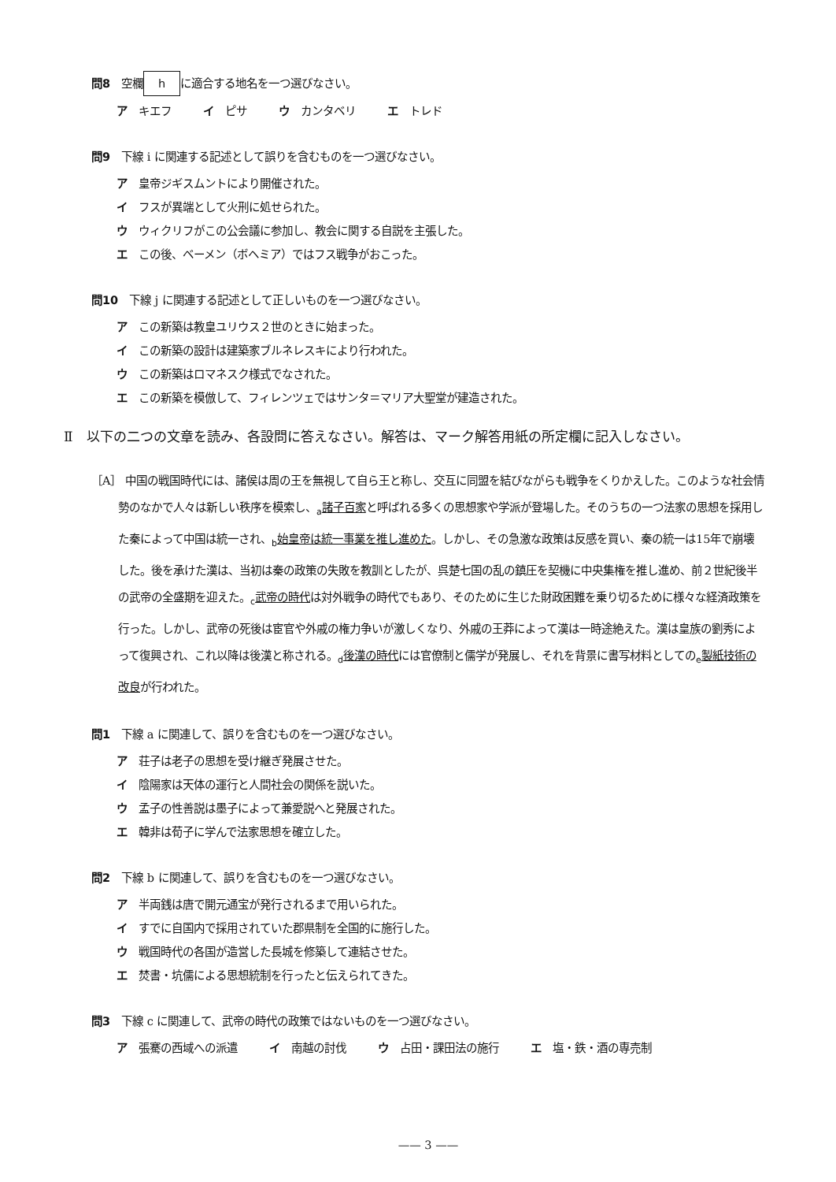問8 空欄 h に適合する地名を一つ選びなさい。
ア キエフ イ ピサ ウ カンタベリ エ トレド
問9 下線 i に関連する記述として誤りを含むものを一つ選びなさい。
ア 皇帝ジギスムントにより開催された。
イ フスが異端として火刑に処せられた。
ウ ウィクリフがこの公会議に参加し、教会に関する自説を主張した。
エ この後、ベーメン（ボヘミア）ではフス戦争がおこった。
問10 下線 j に関連する記述として正しいものを一つ選びなさい。
ア この新築は教皇ユリウス２世のときに始まった。
イ この新築の設計は建築家ブルネレスキにより行われた。
ウ この新築はロマネスク様式でなされた。
エ この新築を模倣して、フィレンツェではサンタ＝マリア大聖堂が建造された。
Ⅱ　以下の二つの文章を読み、各設問に答えなさい。解答は、マーク解答用紙の所定欄に記入しなさい。
［A］ 中国の戦国時代には、諸侯は周の王を無視して自ら王と称し、交互に同盟を結びながらも戦争をくりかえした。このような社会情勢のなかで人々は新しい秩序を模索し、<sub>a</sub>諸子百家と呼ばれる多くの思想家や学派が登場した。そのうちの一つ法家の思想を採用した秦によって中国は統一され、<sub>b</sub>始皇帝は統一事業を推し進めた。しかし、その急激な政策は反感を買い、秦の統一は15年で崩壊した。後を承けた漢は、当初は秦の政策の失敗を教訓としたが、呉楚七国の乱の鎮圧を契機に中央集権を推し進め、前２世紀後半の武帝の全盛期を迎えた。<sub>c</sub>武帝の時代は対外戦争の時代でもあり、そのために生じた財政困難を乗り切るために様々な経済政策を行った。しかし、武帝の死後は宦官や外戚の権力争いが激しくなり、外戚の王莽によって漢は一時途絶えた。漢は皇族の劉秀によって復興され、これ以降は後漢と称される。<sub>d</sub>後漢の時代には官僚制と儒学が発展し、それを背景に書写材料としての<sub>e</sub>製紙技術の改良が行われた。
問1 下線 a に関連して、誤りを含むものを一つ選びなさい。
ア 荘子は老子の思想を受け継ぎ発展させた。
イ 陰陽家は天体の運行と人間社会の関係を説いた。
ウ 孟子の性善説は墨子によって兼愛説へと発展された。
エ 韓非は荀子に学んで法家思想を確立した。
問2 下線 b に関連して、誤りを含むものを一つ選びなさい。
ア 半両銭は唐で開元通宝が発行されるまで用いられた。
イ すでに自国内で採用されていた郡県制を全国的に施行した。
ウ 戦国時代の各国が造営した長城を修築して連結させた。
エ 焚書・坑儒による思想統制を行ったと伝えられてきた。
問3 下線 c に関連して、武帝の時代の政策ではないものを一つ選びなさい。
ア 張騫の西域への派遣 イ 南越の討伐 ウ 占田・課田法の施行 エ 塩・鉄・酒の専売制
—— 3 ——